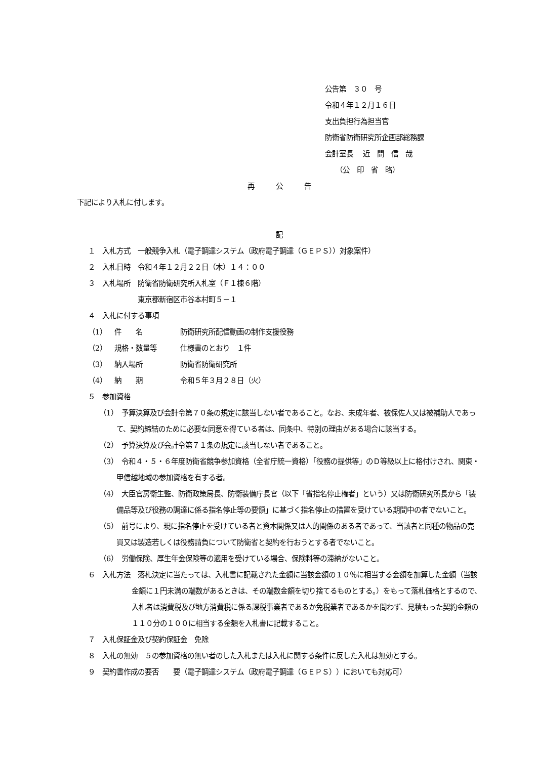公告第　３０　号
令和４年１２月１６日
支出負担行為担当官
防衛省防衛研究所企画部総務課
会計室長　 近　間　信　哉
　　（公　印　省　略）
再　　　公　　　告
下記により入札に付します。
記
１　入札方式　一般競争入札（電子調達システム（政府電子調達（ＧＥＰＳ））対象案件）
２　入札日時　令和４年１２月２２日（木）１４：００
３　入札場所　防衛省防衛研究所入札室（Ｆ１棟６階）
　　　　　　　東京都新宿区市谷本村町５－１
４　入札に付する事項
（1） 件　　名 防衛研究所配信動画の制作支援役務
（2） 規格・数量等 仕様書のとおり　１件
（3） 納入場所 防衛省防衛研究所
（4） 納　　期 令和５年３月２８日（火）
５　参加資格
（1）　予算決算及び会計令第７０条の規定に該当しない者であること。なお、未成年者、被保佐人又は被補助人であって、契約締結のために必要な同意を得ている者は、同条中、特別の理由がある場合に該当する。
（2）　予算決算及び会計令第７１条の規定に該当しない者であること。
（3）　令和４・５・６年度防衛省競争参加資格（全省庁統一資格）「役務の提供等」のＤ等級以上に格付けされ、関東・甲信越地域の参加資格を有する者。
（4）　大臣官房衛生監、防衛政策局長、防衛装備庁長官（以下「省指名停止権者」という）又は防衛研究所長から「装備品等及び役務の調達に係る指名停止等の要領」に基づく指名停止の措置を受けている期間中の者でないこと。
（5）　前号により、現に指名停止を受けている者と資本関係又は人的関係のある者であって、当該者と同種の物品の売買又は製造若しくは役務請負について防衛省と契約を行おうとする者でないこと。
（6）　労働保険、厚生年金保険等の適用を受けている場合、保険料等の滞納がないこと。
６　入札方法　落札決定に当たっては、入札書に記載された金額に当該金額の１０％に相当する金額を加算した金額（当該金額に１円未満の端数があるときは、その端数金額を切り捨てるものとする。）をもって落札価格とするので、入札者は消費税及び地方消費税に係る課税事業者であるか免税業者であるかを問わず、見積もった契約金額の１１０分の１００に相当する金額を入札書に記載すること。
７　入札保証金及び契約保証金　免除
８　入札の無効　５の参加資格の無い者のした入札または入札に関する条件に反した入札は無効とする。
９　契約書作成の要否　　要（電子調達システム（政府電子調達（ＧＥＰＳ））においても対応可）